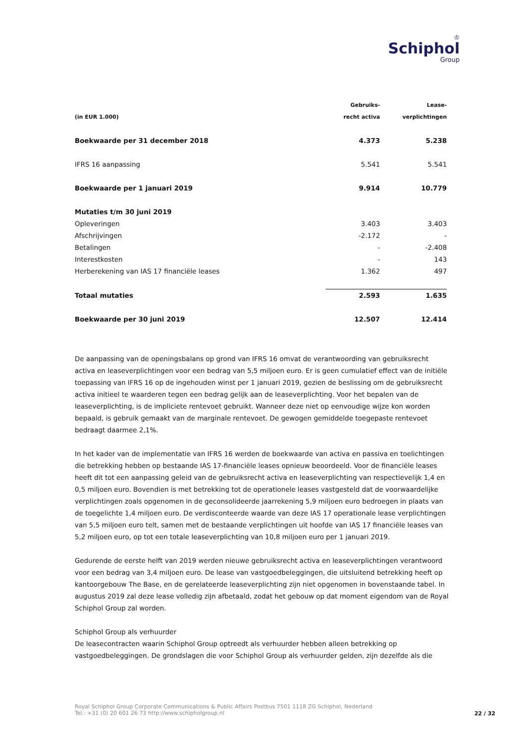♔
Schiphol
Group
| | Gebruiks- | Lease- |
| --- | --- | --- |
| (in EUR 1.000) | recht activa | verplichtingen |
| Boekwaarde per 31 december 2018 | 4.373 | 5.238 |
| IFRS 16 aanpassing | 5.541 | 5.541 |
| Boekwaarde per 1 januari 2019 | 9.914 | 10.779 |
| Mutaties t/m 30 juni 2019 | | |
| Opleveringen | 3.403 | 3.403 |
| Afschrijvingen | -2.172 | - |
| Betalingen | - | -2.408 |
| Interestkosten | - | 143 |
| Herberekening van IAS 17 financiële leases | 1.362 | 497 |
| Totaal mutaties | 2.593 | 1.635 |
| Boekwaarde per 30 juni 2019 | 12.507 | 12.414 |
De aanpassing van de openingsbalans op grond van IFRS 16 omvat de verantwoording van gebruiksrecht activa en leaseverplichtingen voor een bedrag van 5,5 miljoen euro. Er is geen cumulatief effect van de initiële toepassing van IFRS 16 op de ingehouden winst per 1 januari 2019, gezien de beslissing om de gebruiksrecht activa initieel te waarderen tegen een bedrag gelijk aan de leaseverplichting. Voor het bepalen van de leaseverplichting, is de impliciete rentevoet gebruikt. Wanneer deze niet op eenvoudige wijze kon worden bepaald, is gebruik gemaakt van de marginale rentevoet. De gewogen gemiddelde toegepaste rentevoet bedraagt daarmee 2,1%.
In het kader van de implementatie van IFRS 16 werden de boekwaarde van activa en passiva en toelichtingen die betrekking hebben op bestaande IAS 17-financiële leases opnieuw beoordeeld. Voor de financiële leases heeft dit tot een aanpassing geleid van de gebruiksrecht activa en leaseverplichting van respectievelijk 1,4 en 0,5 miljoen euro. Bovendien is met betrekking tot de operationele leases vastgesteld dat de voorwaardelijke verplichtingen zoals opgenomen in de geconsolideerde jaarrekening 5,9 miljoen euro bedroegen in plaats van de toegelichte 1,4 miljoen euro. De verdisconteerde waarde van deze IAS 17 operationale lease verplichtingen van 5,5 miljoen euro telt, samen met de bestaande verplichtingen uit hoofde van IAS 17 financiële leases van 5,2 miljoen euro, op tot een totale leaseverplichting van 10,8 miljoen euro per 1 januari 2019.
Gedurende de eerste helft van 2019 werden nieuwe gebruiksrecht activa en leaseverplichtingen verantwoord voor een bedrag van 3,4 miljoen euro. De lease van vastgoedbeleggingen, die uitsluitend betrekking heeft op kantoorgebouw The Base, en de gerelateerde leaseverplichting zijn niet opgenomen in bovenstaande tabel. In augustus 2019 zal deze lease volledig zijn afbetaald, zodat het gebouw op dat moment eigendom van de Royal Schiphol Group zal worden.
Schiphol Group als verhuurder
De leasecontracten waarin Schiphol Group optreedt als verhuurder hebben alleen betrekking op vastgoedbeleggingen. De grondslagen die voor Schiphol Group als verhuurder gelden, zijn dezelfde als die
Royal Schiphol Group Corporate Communications & Public Affairs Postbus 7501 1118 ZG Schiphol, Nederland
Tel.: +31 (0) 20 601 26 73 http://www.schipholgroup.nl
22 / 32